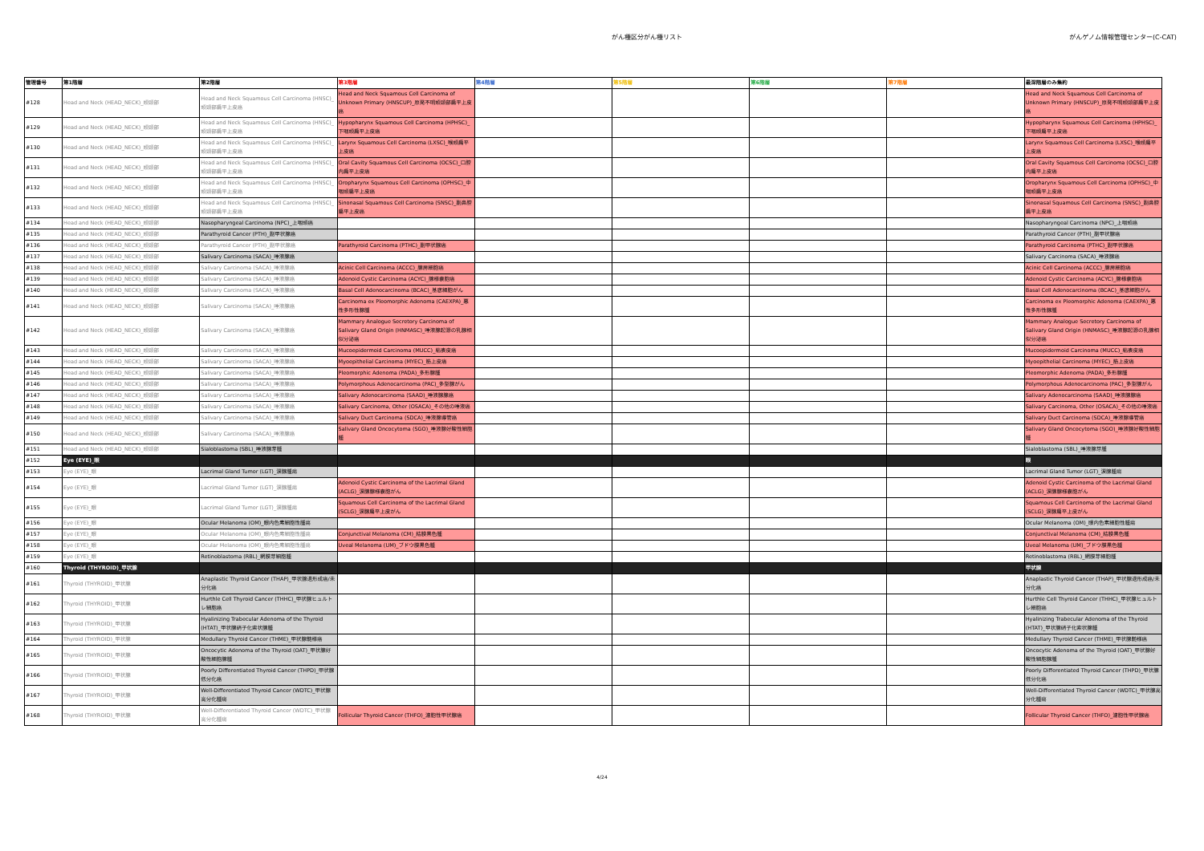がん種区分がん種リスト がんゲノム情報管理センター(C-CAT)
| 管理番号 | 第1階層 | 第2階層 | 第3階層 | 第4階層 | 第5階層 | 第6階層 | 第7階層 | 最深階層のみ集約 |
| --- | --- | --- | --- | --- | --- | --- | --- | --- |
| #128 | Head and Neck (HEAD_NECK)_頭頸部 | Head and Neck Squamous Cell Carcinoma (HNSC)_頭頸部扁平上皮癌 | Head and Neck Squamous Cell Carcinoma of Unknown Primary (HNSCUP)_原発不明頭頸部扁平上皮癌 | | | | | Head and Neck Squamous Cell Carcinoma of Unknown Primary (HNSCUP)_原発不明頭頸部扁平上皮癌 |
| #129 | Head and Neck (HEAD_NECK)_頭頸部 | Head and Neck Squamous Cell Carcinoma (HNSC)_頭頸部扁平上皮癌 | Hypopharynx Squamous Cell Carcinoma (HPHSC)_下咽頭扁平上皮癌 | | | | | Hypopharynx Squamous Cell Carcinoma (HPHSC)_下咽頭扁平上皮癌 |
| #130 | Head and Neck (HEAD_NECK)_頭頸部 | Head and Neck Squamous Cell Carcinoma (HNSC)_頭頸部扁平上皮癌 | Larynx Squamous Cell Carcinoma (LXSC)_喉頭扁平上皮癌 | | | | | Larynx Squamous Cell Carcinoma (LXSC)_喉頭扁平上皮癌 |
| #131 | Head and Neck (HEAD_NECK)_頭頸部 | Head and Neck Squamous Cell Carcinoma (HNSC)_頭頸部扁平上皮癌 | Oral Cavity Squamous Cell Carcinoma (OCSC)_口腔内扁平上皮癌 | | | | | Oral Cavity Squamous Cell Carcinoma (OCSC)_口腔内扁平上皮癌 |
| #132 | Head and Neck (HEAD_NECK)_頭頸部 | Head and Neck Squamous Cell Carcinoma (HNSC)_頭頸部扁平上皮癌 | Oropharynx Squamous Cell Carcinoma (OPHSC)_中咽頭扁平上皮癌 | | | | | Oropharynx Squamous Cell Carcinoma (OPHSC)_中咽頭扁平上皮癌 |
| #133 | Head and Neck (HEAD_NECK)_頭頸部 | Head and Neck Squamous Cell Carcinoma (HNSC)_頭頸部扁平上皮癌 | Sinonasal Squamous Cell Carcinoma (SNSC)_副鼻腔扁平上皮癌 | | | | | Sinonasal Squamous Cell Carcinoma (SNSC)_副鼻腔扁平上皮癌 |
| #134 | Head and Neck (HEAD_NECK)_頭頸部 | Nasopharyngeal Carcinoma (NPC)_上咽頭癌 | | | | | | Nasopharyngeal Carcinoma (NPC)_上咽頭癌 |
| #135 | Head and Neck (HEAD_NECK)_頭頸部 | Parathyroid Cancer (PTH)_副甲状腺癌 | | | | | | Parathyroid Cancer (PTH)_副甲状腺癌 |
| #136 | Head and Neck (HEAD_NECK)_頭頸部 | Parathyroid Cancer (PTH)_副甲状腺癌 | Parathyroid Carcinoma (PTHC)_副甲状腺癌 | | | | | Parathyroid Carcinoma (PTHC)_副甲状腺癌 |
| #137 | Head and Neck (HEAD_NECK)_頭頸部 | Salivary Carcinoma (SACA)_唾液腺癌 | | | | | | Salivary Carcinoma (SACA)_唾液腺癌 |
| #138 | Head and Neck (HEAD_NECK)_頭頸部 | Salivary Carcinoma (SACA)_唾液腺癌 | Acinic Cell Carcinoma (ACCC)_腺房細胞癌 | | | | | Acinic Cell Carcinoma (ACCC)_腺房細胞癌 |
| #139 | Head and Neck (HEAD_NECK)_頭頸部 | Salivary Carcinoma (SACA)_唾液腺癌 | Adenoid Cystic Carcinoma (ACYC)_腺様嚢胞癌 | | | | | Adenoid Cystic Carcinoma (ACYC)_腺様嚢胞癌 |
| #140 | Head and Neck (HEAD_NECK)_頭頸部 | Salivary Carcinoma (SACA)_唾液腺癌 | Basal Cell Adenocarcinoma (BCAC)_基底細胞がん | | | | | Basal Cell Adenocarcinoma (BCAC)_基底細胞がん |
| #141 | Head and Neck (HEAD_NECK)_頭頸部 | Salivary Carcinoma (SACA)_唾液腺癌 | Carcinoma ex Pleomorphic Adenoma (CAEXPA)_悪性多形性腺腫 | | | | | Carcinoma ex Pleomorphic Adenoma (CAEXPA)_悪性多形性腺腫 |
| #142 | Head and Neck (HEAD_NECK)_頭頸部 | Salivary Carcinoma (SACA)_唾液腺癌 | Mammary Analogue Secretory Carcinoma of Salivary Gland Origin (HNMASC)_唾液腺起源の乳腺相似分泌癌 | | | | | Mammary Analogue Secretory Carcinoma of Salivary Gland Origin (HNMASC)_唾液腺起源の乳腺相似分泌癌 |
| #143 | Head and Neck (HEAD_NECK)_頭頸部 | Salivary Carcinoma (SACA)_唾液腺癌 | Mucoepidermoid Carcinoma (MUCC)_粘表皮癌 | | | | | Mucoepidermoid Carcinoma (MUCC)_粘表皮癌 |
| #144 | Head and Neck (HEAD_NECK)_頭頸部 | Salivary Carcinoma (SACA)_唾液腺癌 | Myoepithelial Carcinoma (MYEC)_筋上皮癌 | | | | | Myoepithelial Carcinoma (MYEC)_筋上皮癌 |
| #145 | Head and Neck (HEAD_NECK)_頭頸部 | Salivary Carcinoma (SACA)_唾液腺癌 | Pleomorphic Adenoma (PADA)_多形腺腫 | | | | | Pleomorphic Adenoma (PADA)_多形腺腫 |
| #146 | Head and Neck (HEAD_NECK)_頭頸部 | Salivary Carcinoma (SACA)_唾液腺癌 | Polymorphous Adenocarcinoma (PAC)_多型腺がん | | | | | Polymorphous Adenocarcinoma (PAC)_多型腺がん |
| #147 | Head and Neck (HEAD_NECK)_頭頸部 | Salivary Carcinoma (SACA)_唾液腺癌 | Salivary Adenocarcinoma (SAAD)_唾液腺腺癌 | | | | | Salivary Adenocarcinoma (SAAD)_唾液腺腺癌 |
| #148 | Head and Neck (HEAD_NECK)_頭頸部 | Salivary Carcinoma (SACA)_唾液腺癌 | Salivary Carcinoma, Other (OSACA)_その他の唾液癌 | | | | | Salivary Carcinoma, Other (OSACA)_その他の唾液癌 |
| #149 | Head and Neck (HEAD_NECK)_頭頸部 | Salivary Carcinoma (SACA)_唾液腺癌 | Salivary Duct Carcinoma (SDCA)_唾液腺導管癌 | | | | | Salivary Duct Carcinoma (SDCA)_唾液腺導管癌 |
| #150 | Head and Neck (HEAD_NECK)_頭頸部 | Salivary Carcinoma (SACA)_唾液腺癌 | Salivary Gland Oncocytoma (SGO)_唾液腺好酸性細胞腫 | | | | | Salivary Gland Oncocytoma (SGO)_唾液腺好酸性細胞腫 |
| #151 | Head and Neck (HEAD_NECK)_頭頸部 | Sialoblastoma (SBL)_唾液腺芽腫 | | | | | | Sialoblastoma (SBL)_唾液腺芽腫 |
| #152 | Eye (EYE)_眼 | | | | | | | 眼 |
| #153 | Eye (EYE)_眼 | Lacrimal Gland Tumor (LGT)_涙腺腫瘍 | | | | | | Lacrimal Gland Tumor (LGT)_涙腺腫瘍 |
| #154 | Eye (EYE)_眼 | Lacrimal Gland Tumor (LGT)_涙腺腫瘍 | Adenoid Cystic Carcinoma of the Lacrimal Gland (ACLG)_涙腺腺様嚢胞がん | | | | | Adenoid Cystic Carcinoma of the Lacrimal Gland (ACLG)_涙腺腺様嚢胞がん |
| #155 | Eye (EYE)_眼 | Lacrimal Gland Tumor (LGT)_涙腺腫瘍 | Squamous Cell Carcinoma of the Lacrimal Gland (SCLG)_涙腺扁平上皮がん | | | | | Squamous Cell Carcinoma of the Lacrimal Gland (SCLG)_涙腺扁平上皮がん |
| #156 | Eye (EYE)_眼 | Ocular Melanoma (OM)_眼内色素細胞性腫瘍 | | | | | | Ocular Melanoma (OM)_眼内色素細胞性腫瘍 |
| #157 | Eye (EYE)_眼 | Ocular Melanoma (OM)_眼内色素細胞性腫瘍 | Conjunctival Melanoma (CM)_結膜黒色腫 | | | | | Conjunctival Melanoma (CM)_結膜黒色腫 |
| #158 | Eye (EYE)_眼 | Ocular Melanoma (OM)_眼内色素細胞性腫瘍 | Uveal Melanoma (UM)_ブドウ膜黒色腫 | | | | | Uveal Melanoma (UM)_ブドウ膜黒色腫 |
| #159 | Eye (EYE)_眼 | Retinoblastoma (RBL)_網膜芽細胞腫 | | | | | | Retinoblastoma (RBL)_網膜芽細胞腫 |
| #160 | Thyroid (THYROID)_甲状腺 | | | | | | | 甲状腺 |
| #161 | Thyroid (THYROID)_甲状腺 | Anaplastic Thyroid Cancer (THAP)_甲状腺退形成癌/未分化癌 | | | | | | Anaplastic Thyroid Cancer (THAP)_甲状腺退形成癌/未分化癌 |
| #162 | Thyroid (THYROID)_甲状腺 | Hurthle Cell Thyroid Cancer (THHC)_甲状腺ヒュルトレ細胞癌 | | | | | | Hurthle Cell Thyroid Cancer (THHC)_甲状腺ヒュルトレ細胞癌 |
| #163 | Thyroid (THYROID)_甲状腺 | Hyalinizing Trabecular Adenoma of the Thyroid (HTAT)_甲状腺硝子化索状腺腫 | | | | | | Hyalinizing Trabecular Adenoma of the Thyroid (HTAT)_甲状腺硝子化索状腺腫 |
| #164 | Thyroid (THYROID)_甲状腺 | Medullary Thyroid Cancer (THME)_甲状腺髄様癌 | | | | | | Medullary Thyroid Cancer (THME)_甲状腺髄様癌 |
| #165 | Thyroid (THYROID)_甲状腺 | Oncocytic Adenoma of the Thyroid (OAT)_甲状腺好酸性細胞腺腫 | | | | | | Oncocytic Adenoma of the Thyroid (OAT)_甲状腺好酸性細胞腺腫 |
| #166 | Thyroid (THYROID)_甲状腺 | Poorly Differentiated Thyroid Cancer (THPD)_甲状腺低分化癌 | | | | | | Poorly Differentiated Thyroid Cancer (THPD)_甲状腺低分化癌 |
| #167 | Thyroid (THYROID)_甲状腺 | Well-Differentiated Thyroid Cancer (WDTC)_甲状腺高分化腫瘍 | | | | | | Well-Differentiated Thyroid Cancer (WDTC)_甲状腺高分化腫瘍 |
| #168 | Thyroid (THYROID)_甲状腺 | Well-Differentiated Thyroid Cancer (WDTC)_甲状腺高分化腫瘍 | Follicular Thyroid Cancer (THFO)_濾胞性甲状腺癌 | | | | | Follicular Thyroid Cancer (THFO)_濾胞性甲状腺癌 |
4/24